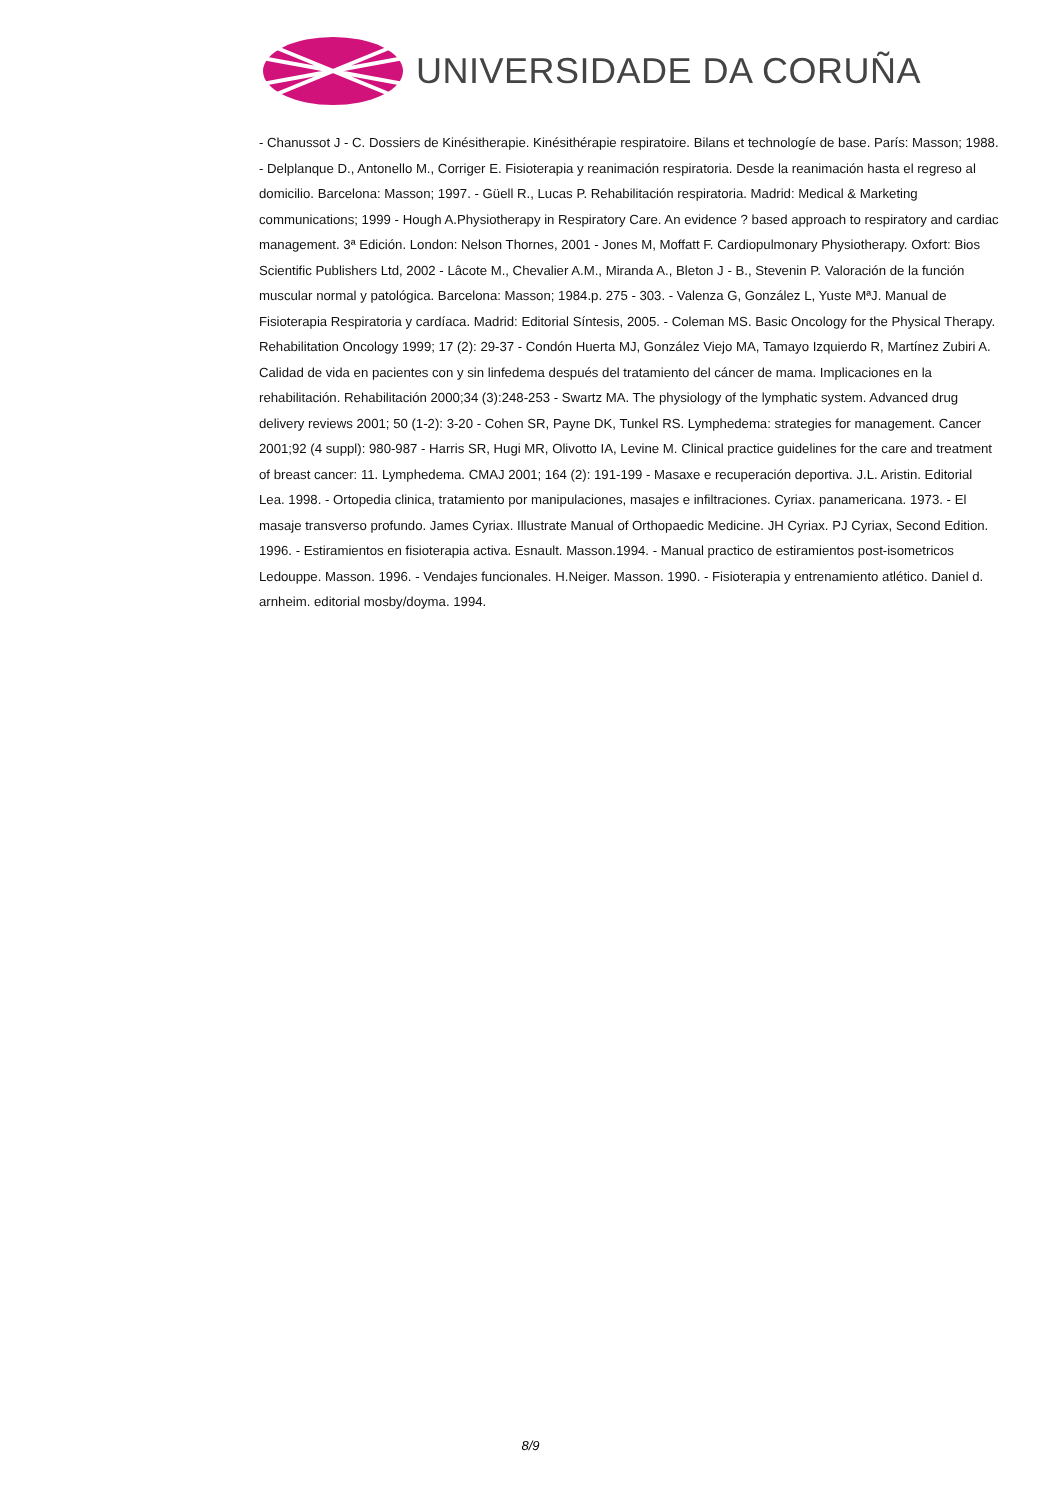UNIVERSIDADE DA CORUÑA
- Chanussot J - C. Dossiers de Kinésitherapie. Kinésithérapie respiratoire. Bilans et technologíe de base. París: Masson; 1988. - Delplanque D., Antonello M., Corriger E. Fisioterapia y reanimación respiratoria. Desde la reanimación hasta el regreso al domicilio. Barcelona: Masson; 1997. - Güell R., Lucas P. Rehabilitación respiratoria. Madrid: Medical & Marketing communications; 1999 - Hough A.Physiotherapy in Respiratory Care. An evidence ? based approach to respiratory and cardiac management. 3ª Edición. London: Nelson Thornes, 2001 - Jones M, Moffatt F. Cardiopulmonary Physiotherapy. Oxfort: Bios Scientific Publishers Ltd, 2002 - Lâcote M., Chevalier A.M., Miranda A., Bleton J - B., Stevenin P. Valoración de la función muscular normal y patológica. Barcelona: Masson; 1984.p. 275 - 303. - Valenza G, González L, Yuste MªJ. Manual de Fisioterapia Respiratoria y cardíaca. Madrid: Editorial Síntesis, 2005. - Coleman MS. Basic Oncology for the Physical Therapy. Rehabilitation Oncology 1999; 17 (2): 29-37 - Condón Huerta MJ, González Viejo MA, Tamayo Izquierdo R, Martínez Zubiri A. Calidad de vida en pacientes con y sin linfedema después del tratamiento del cáncer de mama. Implicaciones en la rehabilitación. Rehabilitación 2000;34 (3):248-253 - Swartz MA. The physiology of the lymphatic system. Advanced drug delivery reviews 2001; 50 (1-2): 3-20 - Cohen SR, Payne DK, Tunkel RS. Lymphedema: strategies for management. Cancer 2001;92 (4 suppl): 980-987 - Harris SR, Hugi MR, Olivotto IA, Levine M. Clinical practice guidelines for the care and treatment of breast cancer: 11. Lymphedema. CMAJ 2001; 164 (2): 191-199 - Masaxe e recuperación deportiva. J.L. Aristin. Editorial Lea. 1998. - Ortopedia clinica, tratamiento por manipulaciones, masajes e infiltraciones. Cyriax. panamericana. 1973. - El masaje transverso profundo. James Cyriax. Illustrate Manual of Orthopaedic Medicine. JH Cyriax. PJ Cyriax, Second Edition. 1996. - Estiramientos en fisioterapia activa. Esnault. Masson.1994. - Manual practico de estiramientos post-isometricos Ledouppe. Masson. 1996. - Vendajes funcionales. H.Neiger. Masson. 1990. - Fisioterapia y entrenamiento atlético. Daniel d. arnheim. editorial mosby/doyma. 1994.
8/9